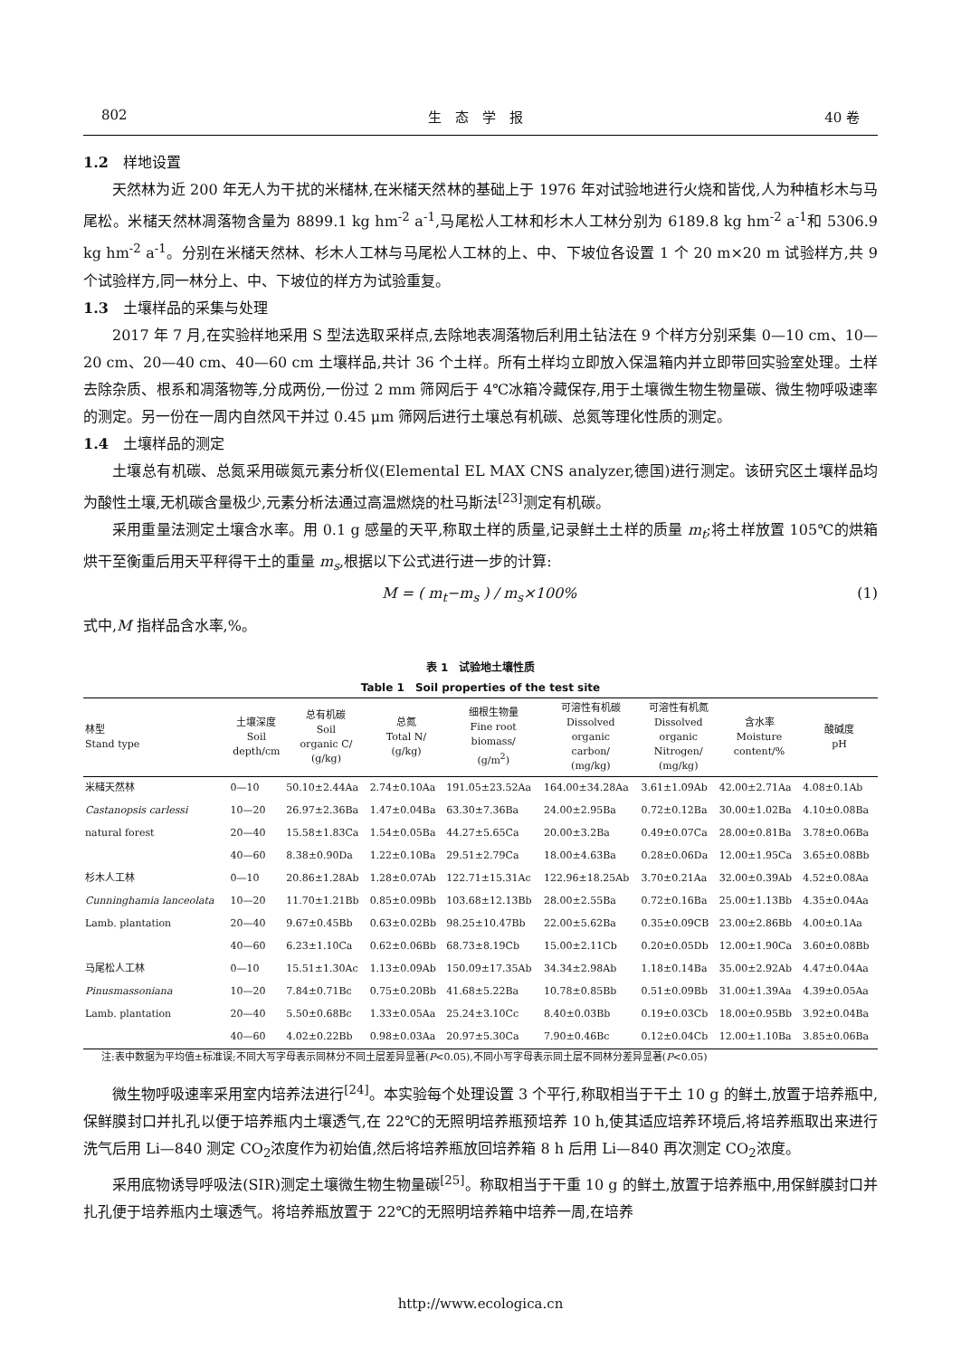802 生　态　学　报 40 卷
1.2　样地设置
天然林为近 200 年无人为干扰的米槠林,在米槠天然林的基础上于 1976 年对试验地进行火烧和皆伐,人为种植杉木与马尾松。米槠天然林凋落物含量为 8899.1 kg hm<sup>-2</sup> a<sup>-1</sup>,马尾松人工林和杉木人工林分别为 6189.8 kg hm<sup>-2</sup> a<sup>-1</sup>和 5306.9 kg hm<sup>-2</sup> a<sup>-1</sup>。分别在米槠天然林、杉木人工林与马尾松人工林的上、中、下坡位各设置 1 个 20 m×20 m 试验样方,共 9 个试验样方,同一林分上、中、下坡位的样方为试验重复。
1.3　土壤样品的采集与处理
2017 年 7 月,在实验样地采用 S 型法选取采样点,去除地表凋落物后利用土钻法在 9 个样方分别采集 0—10 cm、10—20 cm、20—40 cm、40—60 cm 土壤样品,共计 36 个土样。所有土样均立即放入保温箱内并立即带回实验室处理。土样去除杂质、根系和凋落物等,分成两份,一份过 2 mm 筛网后于 4℃冰箱冷藏保存,用于土壤微生物生物量碳、微生物呼吸速率的测定。另一份在一周内自然风干并过 0.45 μm 筛网后进行土壤总有机碳、总氮等理化性质的测定。
1.4　土壤样品的测定
土壤总有机碳、总氮采用碳氮元素分析仪(Elemental EL MAX CNS analyzer,德国)进行测定。该研究区土壤样品均为酸性土壤,无机碳含量极少,元素分析法通过高温燃烧的杜马斯法<sup>[23]</sup>测定有机碳。
采用重量法测定土壤含水率。用 0.1 g 感量的天平,称取土样的质量,记录鲜土土样的质量 m<sub>t</sub>;将土样放置 105℃的烘箱烘干至衡重后用天平秤得干土的重量 m<sub>s</sub>,根据以下公式进行进一步的计算:
M = ( m<sub>t</sub>−m<sub>s</sub> ) / m<sub>s</sub>×100% (1)
式中,M 指样品含水率,%。
表 1　试验地土壤性质
Table 1　Soil properties of the test site
| 林型 Stand type | 土壤深度 Soil depth/cm | 总有机碳 Soil organic C/ (g/kg) | 总氮 Total N/ (g/kg) | 细根生物量 Fine root biomass/ (g/m<sup>2</sup>) | 可溶性有机碳 Dissolved organic carbon/ (mg/kg) | 可溶性有机氮 Dissolved organic Nitrogen/ (mg/kg) | 含水率 Moisture content/% | 酸碱度 pH |
| --- | --- | --- | --- | --- | --- | --- | --- | --- |
| 米槠天然林 | 0—10 | 50.10±2.44Aa | 2.74±0.10Aa | 191.05±23.52Aa | 164.00±34.28Aa | 3.61±1.09Ab | 42.00±2.71Aa | 4.08±0.1Ab |
| Castanopsis carlessi | 10—20 | 26.97±2.36Ba | 1.47±0.04Ba | 63.30±7.36Ba | 24.00±2.95Ba | 0.72±0.12Ba | 30.00±1.02Ba | 4.10±0.08Ba |
| natural forest | 20—40 | 15.58±1.83Ca | 1.54±0.05Ba | 44.27±5.65Ca | 20.00±3.2Ba | 0.49±0.07Ca | 28.00±0.81Ba | 3.78±0.06Ba |
| | 40—60 | 8.38±0.90Da | 1.22±0.10Ba | 29.51±2.79Ca | 18.00±4.63Ba | 0.28±0.06Da | 12.00±1.95Ca | 3.65±0.08Bb |
| 杉木人工林 | 0—10 | 20.86±1.28Ab | 1.28±0.07Ab | 122.71±15.31Ac | 122.96±18.25Ab | 3.70±0.21Aa | 32.00±0.39Ab | 4.52±0.08Aa |
| Cunninghamia lanceolata | 10—20 | 11.70±1.21Bb | 0.85±0.09Bb | 103.68±12.13Bb | 28.00±2.55Ba | 0.72±0.16Ba | 25.00±1.13Bb | 4.35±0.04Aa |
| Lamb. plantation | 20—40 | 9.67±0.45Bb | 0.63±0.02Bb | 98.25±10.47Bb | 22.00±5.62Ba | 0.35±0.09CB | 23.00±2.86Bb | 4.00±0.1Aa |
| | 40—60 | 6.23±1.10Ca | 0.62±0.06Bb | 68.73±8.19Cb | 15.00±2.11Cb | 0.20±0.05Db | 12.00±1.90Ca | 3.60±0.08Bb |
| 马尾松人工林 | 0—10 | 15.51±1.30Ac | 1.13±0.09Ab | 150.09±17.35Ab | 34.34±2.98Ab | 1.18±0.14Ba | 35.00±2.92Ab | 4.47±0.04Aa |
| Pinusmassoniana | 10—20 | 7.84±0.71Bc | 0.75±0.20Bb | 41.68±5.22Ba | 10.78±0.85Bb | 0.51±0.09Bb | 31.00±1.39Aa | 4.39±0.05Aa |
| Lamb. plantation | 20—40 | 5.50±0.68Bc | 1.33±0.05Aa | 25.24±3.10Cc | 8.40±0.03Bb | 0.19±0.03Cb | 18.00±0.95Bb | 3.92±0.04Ba |
| | 40—60 | 4.02±0.22Bb | 0.98±0.03Aa | 20.97±5.30Ca | 7.90±0.46Bc | 0.12±0.04Cb | 12.00±1.10Ba | 3.85±0.06Ba |
注:表中数据为平均值±标准误;不同大写字母表示同林分不同土层差异显著(P<0.05),不同小写字母表示同土层不同林分差异显著(P<0.05)
微生物呼吸速率采用室内培养法进行<sup>[24]</sup>。本实验每个处理设置 3 个平行,称取相当于干土 10 g 的鲜土,放置于培养瓶中,保鲜膜封口并扎孔以便于培养瓶内土壤透气,在 22℃的无照明培养瓶预培养 10 h,使其适应培养环境后,将培养瓶取出来进行洗气后用 Li—840 测定 CO<sub>2</sub>浓度作为初始值,然后将培养瓶放回培养箱 8 h 后用 Li—840 再次测定 CO<sub>2</sub>浓度。
采用底物诱导呼吸法(SIR)测定土壤微生物生物量碳<sup>[25]</sup>。称取相当于干重 10 g 的鲜土,放置于培养瓶中,用保鲜膜封口并扎孔便于培养瓶内土壤透气。将培养瓶放置于 22℃的无照明培养箱中培养一周,在培养
http://www.ecologica.cn